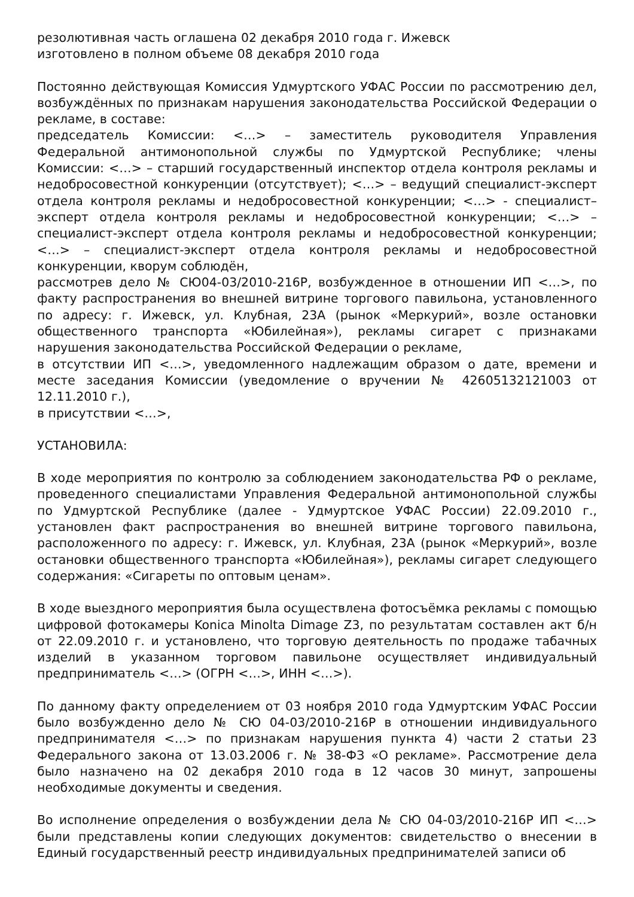резолютивная часть оглашена 02 декабря 2010 года г. Ижевск
изготовлено в полном объеме 08 декабря 2010 года
Постоянно действующая Комиссия Удмуртского УФАС России по рассмотрению дел, возбуждённых по признакам нарушения законодательства Российской Федерации о рекламе, в составе:
председатель Комиссии: <…> – заместитель руководителя Управления Федеральной антимонопольной службы по Удмуртской Республике; члены Комиссии: <…> – старший государственный инспектор отдела контроля рекламы и недобросовестной конкуренции (отсутствует); <…> – ведущий специалист-эксперт отдела контроля рекламы и недобросовестной конкуренции; <…> - специалист–эксперт отдела контроля рекламы и недобросовестной конкуренции; <…> – специалист-эксперт отдела контроля рекламы и недобросовестной конкуренции; <…> – специалист-эксперт отдела контроля рекламы и недобросовестной конкуренции, кворум соблюдён,
рассмотрев дело № СЮ04-03/2010-216Р, возбужденное в отношении ИП <…>, по факту распространения во внешней витрине торгового павильона, установленного по адресу: г. Ижевск, ул. Клубная, 23А (рынок «Меркурий», возле остановки общественного транспорта «Юбилейная»), рекламы сигарет с признаками нарушения законодательства Российской Федерации о рекламе,
в отсутствии ИП <…>, уведомленного надлежащим образом о дате, времени и месте заседания Комиссии (уведомление о вручении № 42605132121003 от 12.11.2010 г.),
в присутствии <…>,
УСТАНОВИЛА:
В ходе мероприятия по контролю за соблюдением законодательства РФ о рекламе, проведенного специалистами Управления Федеральной антимонопольной службы по Удмуртской Республике (далее - Удмуртское УФАС России) 22.09.2010 г., установлен факт распространения во внешней витрине торгового павильона, расположенного по адресу: г. Ижевск, ул. Клубная, 23А (рынок «Меркурий», возле остановки общественного транспорта «Юбилейная»), рекламы сигарет следующего содержания: «Сигареты по оптовым ценам».
В ходе выездного мероприятия была осуществлена фотосъёмка рекламы с помощью цифровой фотокамеры Konica Minolta Dimage Z3, по результатам составлен акт б/н от 22.09.2010 г. и установлено, что торговую деятельность по продаже табачных изделий в указанном торговом павильоне осуществляет индивидуальный предприниматель <…> (ОГРН <…>, ИНН <…>).
По данному факту определением от 03 ноября 2010 года Удмуртским УФАС России было возбужденно дело № СЮ 04-03/2010-216Р в отношении индивидуального предпринимателя <…> по признакам нарушения пункта 4) части 2 статьи 23 Федерального закона от 13.03.2006 г. № 38-ФЗ «О рекламе». Рассмотрение дела было назначено на 02 декабря 2010 года в 12 часов 30 минут, запрошены необходимые документы и сведения.
Во исполнение определения о возбуждении дела № СЮ 04-03/2010-216Р ИП <…> были представлены копии следующих документов: свидетельство о внесении в Единый государственный реестр индивидуальных предпринимателей записи об